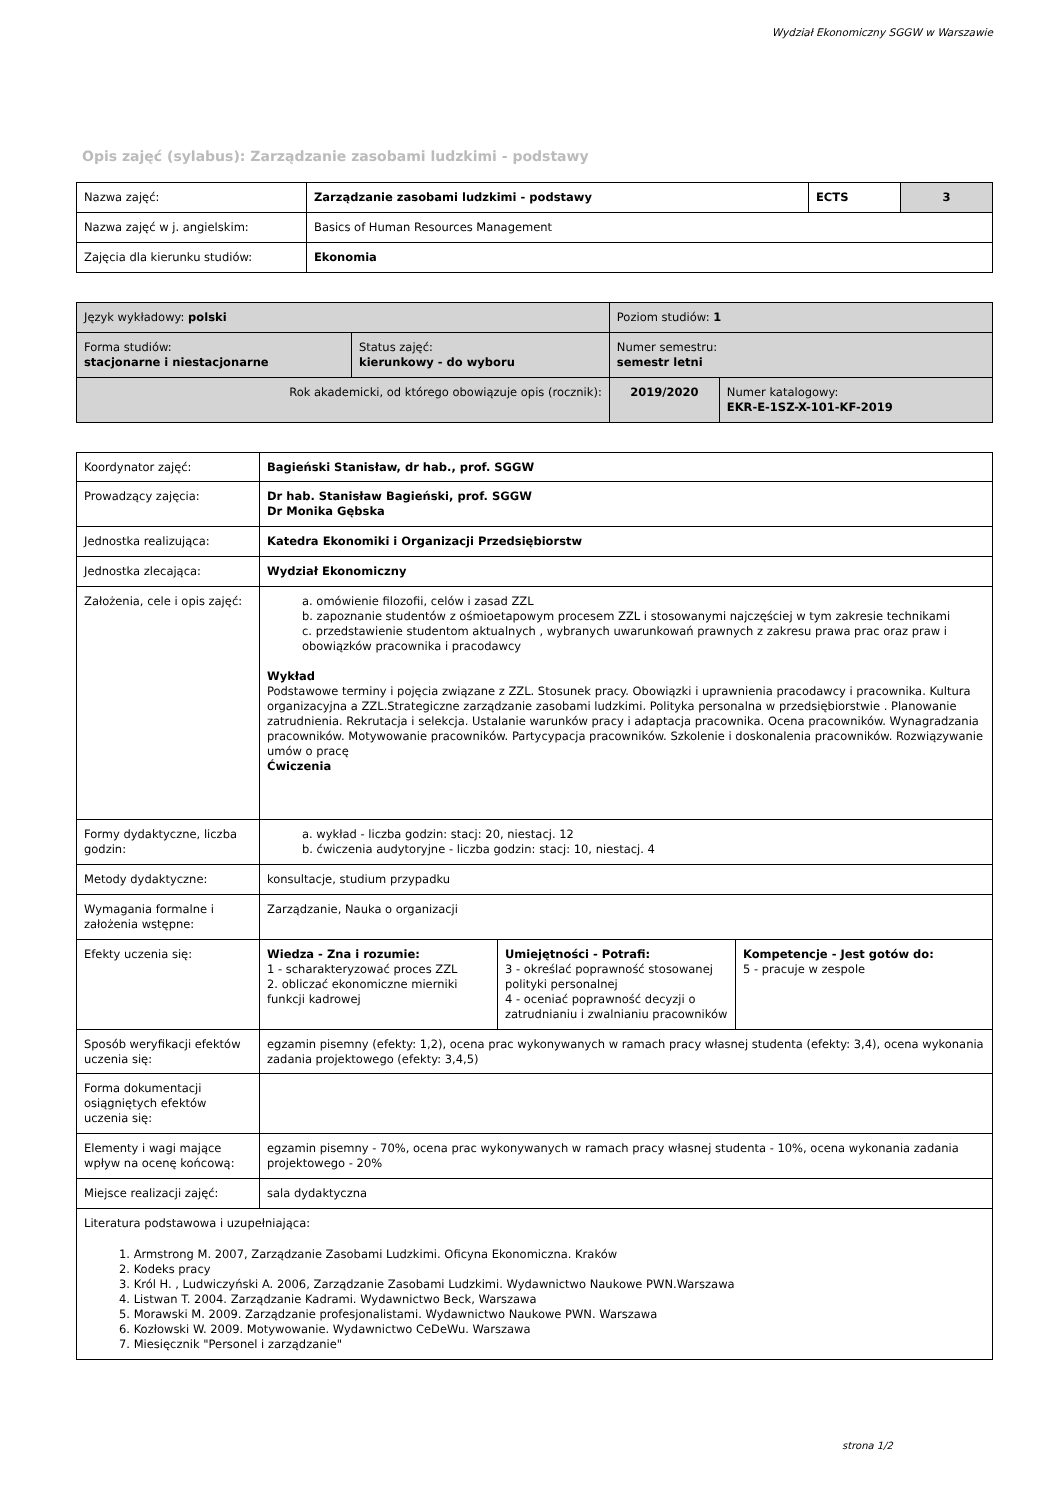Wydział Ekonomiczny SGGW w Warszawie
Opis zajęć (sylabus): Zarządzanie zasobami ludzkimi - podstawy
| Nazwa zajęć: | Zarządzanie zasobami ludzkimi - podstawy | ECTS | 3 |
| Nazwa zajęć w j. angielskim: | Basics of Human Resources Management | | |
| Zajęcia dla kierunku studiów: | Ekonomia | | |
| Język wykładowy: polski | | Poziom studiów: 1 | |
| Forma studiów: stacjonarne i niestacjonarne | Status zajęć: kierunkowy - do wyboru | Numer semestru: semestr letni | |
| Rok akademicki, od którego obowiązuje opis (rocznik): | | 2019/2020 | Numer katalogowy: EKR-E-1SZ-X-101-KF-2019 |
| Koordynator zajęć: | Bagieński Stanisław, dr hab., prof. SGGW | | |
| Prowadzący zajęcia: | Dr hab. Stanisław Bagieński, prof. SGGW Dr Monika Gębska | | |
| Jednostka realizująca: | Katedra Ekonomiki i Organizacji Przedsiębiorstw | | |
| Jednostka zlecająca: | Wydział Ekonomiczny | | |
| Założenia, cele i opis zajęć: | a. omówienie filozofii, celów i zasad ZZL b. zapoznanie studentów z ośmioetapowym procesem ZZL i stosowanymi najczęściej w tym zakresie technikami c. przedstawienie studentom aktualnych , wybranych uwarunkowań prawnych z zakresu prawa prac oraz praw i obowiązków pracownika i pracodawcy Wykład Podstawowe terminy i pojęcia związane z ZZL. Stosunek pracy. Obowiązki i uprawnienia pracodawcy i pracownika. Kultura organizacyjna a ZZL.Strategiczne zarządzanie zasobami ludzkimi. Polityka personalna w przedsiębiorstwie . Planowanie zatrudnienia. Rekrutacja i selekcja. Ustalanie warunków pracy i adaptacja pracownika. Ocena pracowników. Wynagradzania pracowników. Motywowanie pracowników. Partycypacja pracowników. Szkolenie i doskonalenia pracowników. Rozwiązywanie umów o pracę Ćwiczenia | | |
| Formy dydaktyczne, liczba godzin: | a. wykład - liczba godzin: stacj: 20, niestacj. 12 b. ćwiczenia audytoryjne - liczba godzin: stacj: 10, niestacj. 4 | | |
| Metody dydaktyczne: | konsultacje, studium przypadku | | |
| Wymagania formalne i założenia wstępne: | Zarządzanie, Nauka o organizacji | | |
| Efekty uczenia się: | Wiedza - Zna i rozumie: 1 - scharakteryzować proces ZZL 2. obliczać ekonomiczne mierniki funkcji kadrowej | Umiejętności - Potrafi: 3 - określać poprawność stosowanej polityki personalnej 4 - oceniać poprawność decyzji o zatrudnianiu i zwalnianiu pracowników | Kompetencje - Jest gotów do: 5 - pracuje w zespole |
| Sposób weryfikacji efektów uczenia się: | egzamin pisemny (efekty: 1,2), ocena prac wykonywanych w ramach pracy własnej studenta (efekty: 3,4), ocena wykonania zadania projektowego (efekty: 3,4,5) | | |
| Forma dokumentacji osiągniętych efektów uczenia się: | | | |
| Elementy i wagi mające wpływ na ocenę końcową: | egzamin pisemny - 70%, ocena prac wykonywanych w ramach pracy własnej studenta - 10%, ocena wykonania zadania projektowego - 20% | | |
| Miejsce realizacji zajęć: | sala dydaktyczna | | |
| Literatura podstawowa i uzupełniająca: 1. Armstrong M. 2007, Zarządzanie Zasobami Ludzkimi. Oficyna Ekonomiczna. Kraków 2. Kodeks pracy 3. Król H. , Ludwiczyński A. 2006, Zarządzanie Zasobami Ludzkimi. Wydawnictwo Naukowe PWN.Warszawa 4. Listwan T. 2004. Zarządzanie Kadrami. Wydawnictwo Beck, Warszawa 5. Morawski M. 2009. Zarządzanie profesjonalistami. Wydawnictwo Naukowe PWN. Warszawa 6. Kozłowski W. 2009. Motywowanie. Wydawnictwo CeDeWu. Warszawa 7. Miesięcznik "Personel i zarządzanie" | | | |
strona 1/2